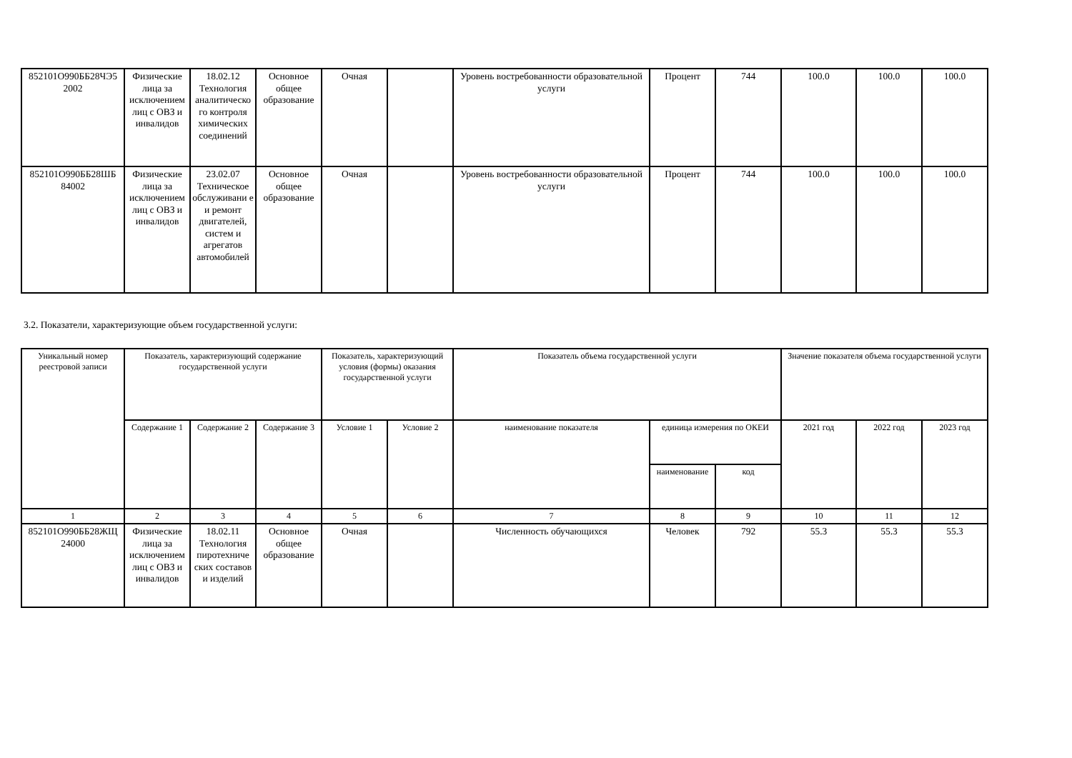| 852101О990ББ28ЧЭ5 2002 | Физические лица за исключением лиц с ОВЗ и инвалидов | 18.02.12 Технология аналитическо го контроля химических соединений | Основное общее образование | Очная | | Уровень востребованности образовательной услуги | Процент | 744 | 100.0 | 100.0 | 100.0 |
| 852101О990ББ28ШБ 84002 | Физические лица за исключением лиц с ОВЗ и инвалидов | 23.02.07 Техническое обслуживани е и ремонт двигателей, систем и агрегатов автомобилей | Основное общее образование | Очная | | Уровень востребованности образовательной услуги | Процент | 744 | 100.0 | 100.0 | 100.0 |
3.2. Показатели, характеризующие объем государственной услуги:
| Уникальный номер реестровой записи | Показатель, характеризующий содержание государственной услуги | | | Показатель, характеризующий условия (формы) оказания государственной услуги | | Показатель объема государственной услуги | | | Значение показателя объема государственной услуги | | |
| --- | --- | --- | --- | --- | --- | --- | --- | --- | --- | --- | --- |
| | Содержание 1 | Содержание 2 | Содержание 3 | Условие 1 | Условие 2 | наименование показателя | единица измерения по ОКЕИ | | 2021 год | 2022 год | 2023 год |
| | | | | | | | наименование | код | | | |
| 1 | 2 | 3 | 4 | 5 | 6 | 7 | 8 | 9 | 10 | 11 | 12 |
| 852101О990ББ28ЖЩ 24000 | Физические лица за исключением лиц с ОВЗ и инвалидов | 18.02.11 Технология пиротехниче ских составов и изделий | Основное общее образование | Очная | | Численность обучающихся | Человек | 792 | 55.3 | 55.3 | 55.3 |